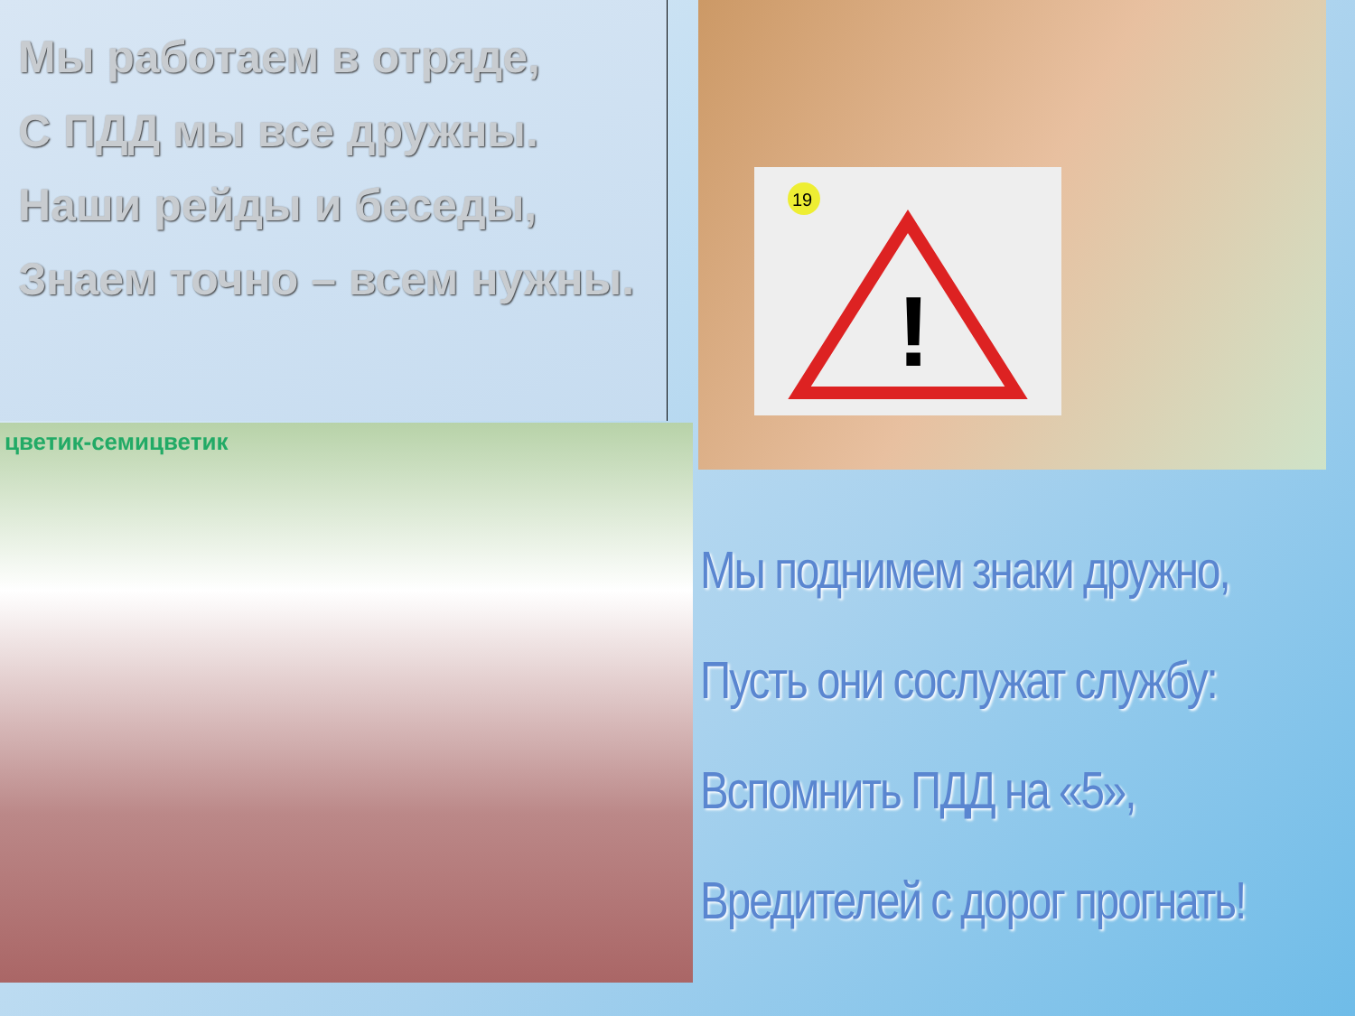Мы работаем в отряде,
С ПДД мы все дружны.
Наши рейды и беседы,
Знаем точно – всем нужны.
!
19
цветик-семицветик
Мы поднимем знаки дружно,
Пусть они сослужат службу:
Вспомнить ПДД на «5»,
Вредителей с дорог прогнать!